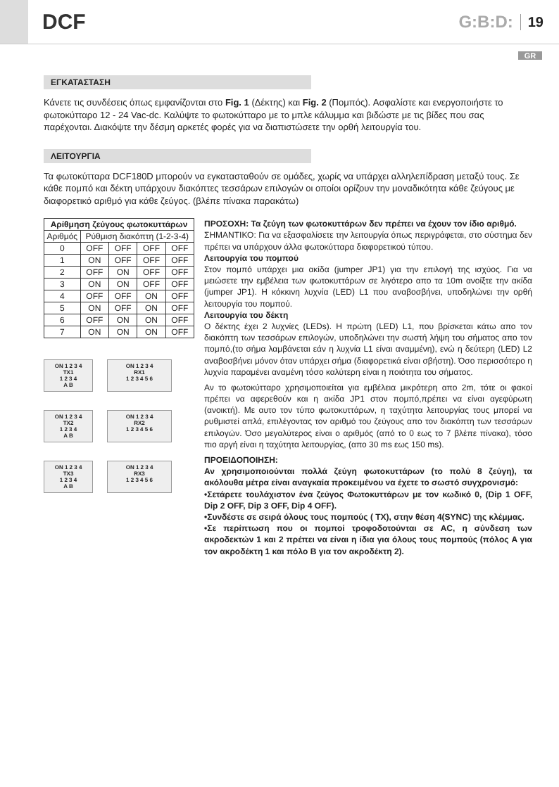DCF
G:B:D: 19
GR
ΕΓΚΑΤΑΣΤΑΣΗ
Κάνετε τις συνδέσεις όπως εμφανίζονται στο Fig. 1 (Δέκτης) και Fig. 2 (Πομπός). Ασφαλίστε και ενεργοποιήστε το φωτοκύτταρο 12 - 24 Vac-dc. Καλύψτε το φωτοκύτταρο με το μπλε κάλυμμα και βιδώστε με τις βίδες που σας παρέχονται. Διακόψτε την δέσμη αρκετές φορές για να διαπιστώσετε την ορθή λειτουργία του.
ΛΕΙΤΟΥΡΓΙΑ
Τα φωτοκύτταρα DCF180D μπορούν να εγκατασταθούν σε ομάδες, χωρίς να υπάρχει αλληλεπίδραση μεταξύ τους. Σε κάθε πομπό και δέκτη υπάρχουν διακόπτες τεσσάρων επιλογών οι οποίοι ορίζουν την μοναδικότητα κάθε ζεύγους με διαφορετικό αριθμό για κάθε ζεύγος. (βλέπε πίνακα παρακάτω)
| Αρίθμηση ζεύγους φωτοκυττάρων | | | | |
| --- | --- | --- | --- | --- |
| Αριθμός | Ρύθμιση διακόπτη (1-2-3-4) | | | |
| 0 | OFF | OFF | OFF | OFF |
| 1 | ON | OFF | OFF | OFF |
| 2 | OFF | ON | OFF | OFF |
| 3 | ON | ON | OFF | OFF |
| 4 | OFF | OFF | ON | OFF |
| 5 | ON | OFF | ON | OFF |
| 6 | OFF | ON | ON | OFF |
| 7 | ON | ON | ON | OFF |
ON 1 2 3 4
TX1
1 2 3 4
A B
ON 1 2 3 4
RX1
1 2 3 4 5 6
ON 1 2 3 4
TX2
1 2 3 4
A B
ON 1 2 3 4
RX2
1 2 3 4 5 6
ON 1 2 3 4
TX3
1 2 3 4
A B
ON 1 2 3 4
RX3
1 2 3 4 5 6
ΠΡΟΣΟΧΗ: Τα ζεύγη των φωτοκυττάρων δεν πρέπει να έχουν τον ίδιο αριθμό.
ΣΗΜΑΝΤΙΚΟ: Για να εξασφαλίσετε την λειτουργία όπως περιγράφεται, στο σύστημα δεν πρέπει να υπάρχουν άλλα φωτοκύτταρα διαφορετικού τύπου.
Λειτουργία του πομπού
Στον πομπό υπάρχει μια ακίδα (jumper JP1) για την επιλογή της ισχύος. Για να μειώσετε την εμβέλεια των φωτοκυττάρων σε λιγότερο απο τα 10m ανοίξτε την ακίδα (jumper JP1). Η κόκκινη λυχνία (LED) L1 που αναβοσβήνει, υποδηλώνει την ορθή λειτουργία του πομπού.
Λειτουργία του δέκτη
Ο δέκτης έχει 2 λυχνίες (LEDs). Η πρώτη (LED) L1, που βρίσκεται κάτω απο τον διακόπτη των τεσσάρων επιλογών, υποδηλώνει την σωστή λήψη του σήματος απο τον πομπό,(το σήμα λαμβάνεται εάν η λυχνία L1 είναι αναμμένη), ενώ η δεύτερη (LED) L2 αναβοσβήνει μόνον όταν υπάρχει σήμα (διαφορετικά είναι σβήστη). Όσο περισσότερο η λυχνία παραμένει αναμένη τόσο καλύτερη είναι η ποιότητα του σήματος.
Αν το φωτοκύτταρο χρησιμοποιείται για εμβέλεια μικρότερη απο 2m, τότε οι φακοί πρέπει να αφερεθούν και η ακίδα JP1 στον πομπό,πρέπει να είναι αγεφύρωτη (ανοικτή). Με αυτο τον τύπο φωτοκυττάρων, η ταχύτητα λειτουργίας τους μπορεί να ρυθμιστεί απλά, επιλέγοντας τον αριθμό του ζεύγους απο τον διακόπτη των τεσσάρων επιλογών. Όσο μεγαλύτερος είναι ο αριθμός (από το 0 εως το 7 βλέπε πίνακα), τόσο πιο αργή είναι η ταχύτητα λειτουργίας, (απο 30 ms εως 150 ms).
ΠΡΟΕΙΔΟΠΟΙΗΣΗ:
Αν χρησιμοποιούνται πολλά ζεύγη φωτοκυττάρων (το πολύ 8 ζεύγη), τα ακόλουθα μέτρα είναι αναγκαία προκειμένου να έχετε το σωστό συγχρονισμό:
•Σετάρετε τουλάχιστον ένα ζεύγος Φωτοκυττάρων με τον κωδικό 0, (Dip 1 OFF, Dip 2 OFF, Dip 3 OFF, Dip 4 OFF).
•Συνδέστε σε σειρά όλους τους πομπούς ( TX), στην θέση 4(SYNC) της κλέμμας.
•Σε περίπτωση που οι πομποί τροφοδοτούνται σε AC, η σύνδεση των ακροδεκτών 1 και 2 πρέπει να είναι η ίδια για όλους τους πομπούς (πόλος A για τον ακροδέκτη 1 και πόλο B για τον ακροδέκτη 2).